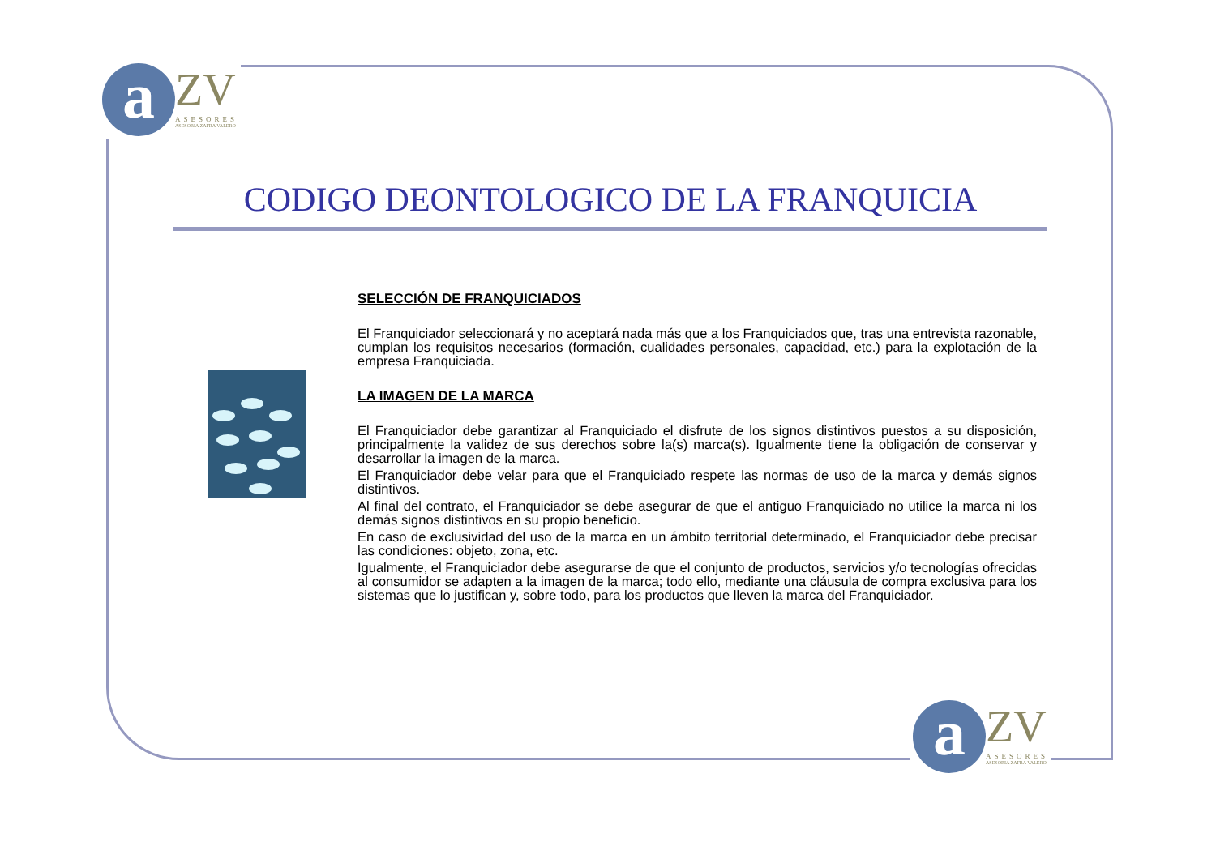a ZV ASESORES ASESORIA ZAFRA VALERO
a ZV ASESORES ASESORIA ZAFRA VALERO
CODIGO DEONTOLOGICO DE LA FRANQUICIA
SELECCIÓN DE FRANQUICIADOS
El Franquiciador seleccionará y no aceptará nada más que a los Franquiciados que, tras una entrevista razonable, cumplan los requisitos necesarios (formación, cualidades personales, capacidad, etc.) para la explotación de la empresa Franquiciada.
LA IMAGEN DE LA MARCA
El Franquiciador debe garantizar al Franquiciado el disfrute de los signos distintivos puestos a su disposición, principalmente la validez de sus derechos sobre la(s) marca(s). Igualmente tiene la obligación de conservar y desarrollar la imagen de la marca.
El Franquiciador debe velar para que el Franquiciado respete las normas de uso de la marca y demás signos distintivos.
Al final del contrato, el Franquiciador se debe asegurar de que el antiguo Franquiciado no utilice la marca ni los demás signos distintivos en su propio beneficio.
En caso de exclusividad del uso de la marca en un ámbito territorial determinado, el Franquiciador debe precisar las condiciones: objeto, zona, etc.
Igualmente, el Franquiciador debe asegurarse de que el conjunto de productos, servicios y/o tecnologías ofrecidas al consumidor se adapten a la imagen de la marca; todo ello, mediante una cláusula de compra exclusiva para los sistemas que lo justifican y, sobre todo, para los productos que lleven la marca del Franquiciador.